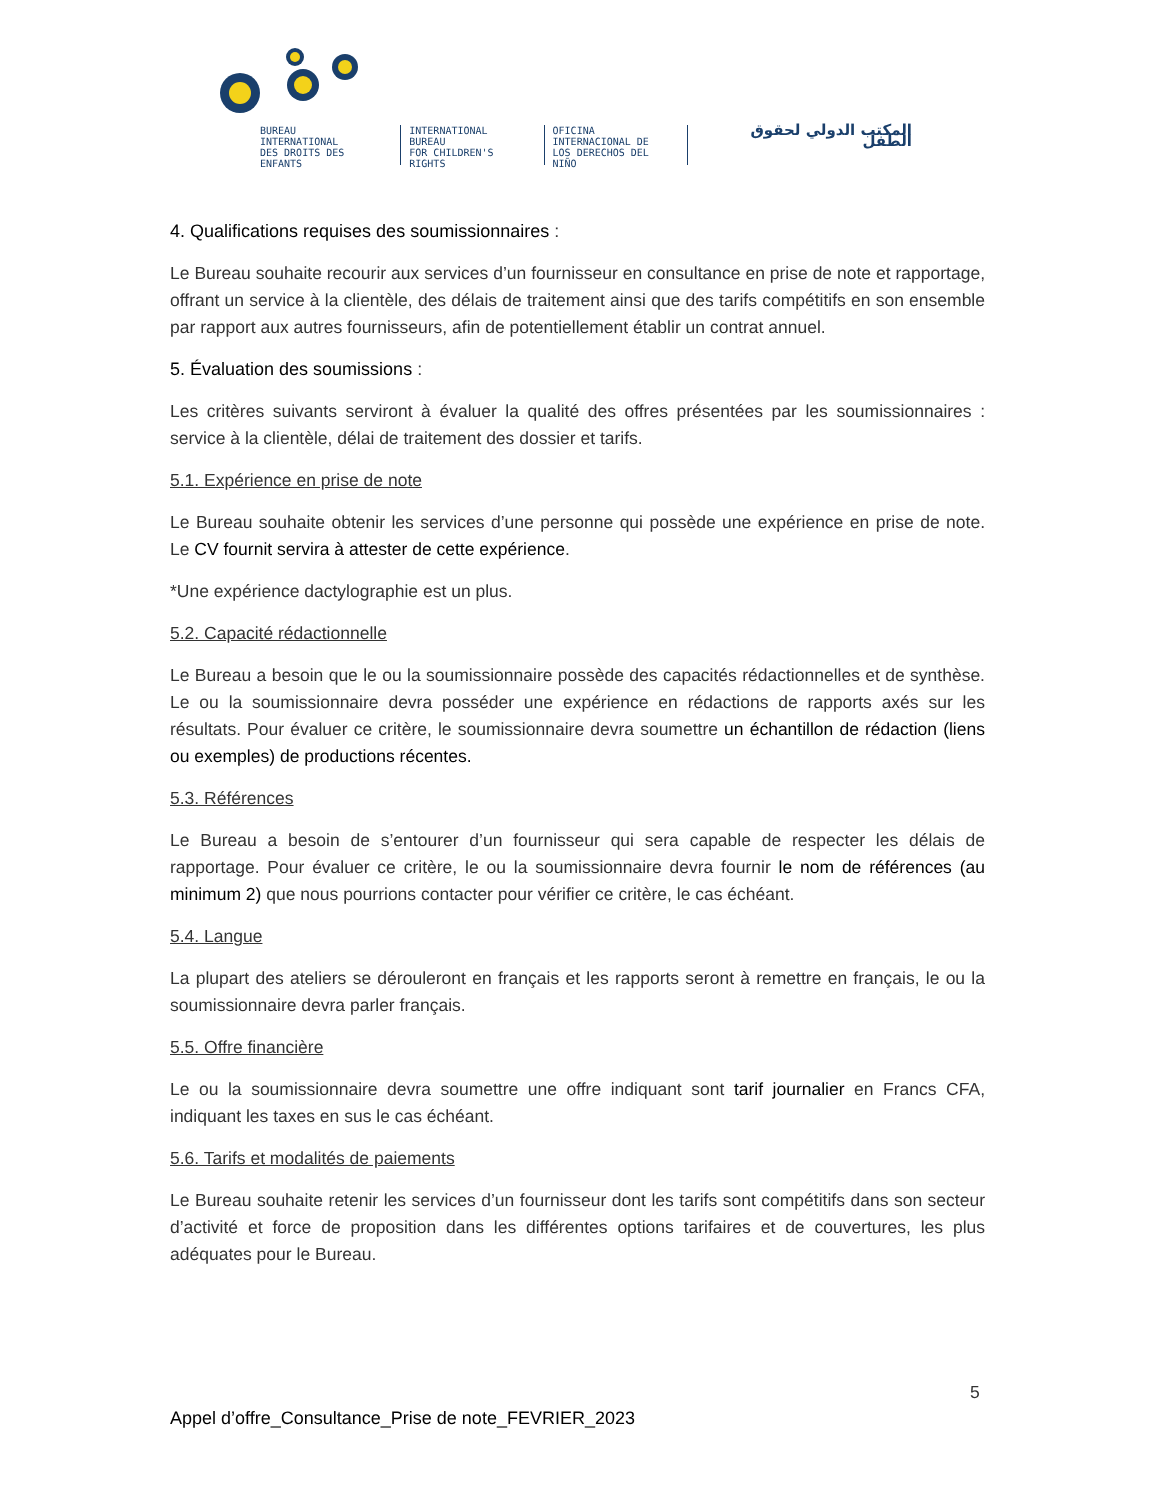BUREAU
INTERNATIONAL
DES DROITS DES ENFANTS
INTERNATIONAL
BUREAU
FOR CHILDREN'S RIGHTS
OFICINA
INTERNACIONAL DE
LOS DERECHOS DEL NIÑO
المكتب الدولي لحقوق الطفل
4. Qualifications requises des soumissionnaires :
Le Bureau souhaite recourir aux services d’un fournisseur en consultance en prise de note et rapportage, offrant un service à la clientèle, des délais de traitement ainsi que des tarifs compétitifs en son ensemble par rapport aux autres fournisseurs, afin de potentiellement établir un contrat annuel.
5. Évaluation des soumissions :
Les critères suivants serviront à évaluer la qualité des offres présentées par les soumissionnaires : service à la clientèle, délai de traitement des dossier et tarifs.
5.1. Expérience en prise de note
Le Bureau souhaite obtenir les services d’une personne qui possède une expérience en prise de note. Le CV fournit servira à attester de cette expérience.
*Une expérience dactylographie est un plus.
5.2. Capacité rédactionnelle
Le Bureau a besoin que le ou la soumissionnaire possède des capacités rédactionnelles et de synthèse. Le ou la soumissionnaire devra posséder une expérience en rédactions de rapports axés sur les résultats. Pour évaluer ce critère, le soumissionnaire devra soumettre un échantillon de rédaction (liens ou exemples) de productions récentes.
5.3. Références
Le Bureau a besoin de s’entourer d’un fournisseur qui sera capable de respecter les délais de rapportage. Pour évaluer ce critère, le ou la soumissionnaire devra fournir le nom de références (au minimum 2) que nous pourrions contacter pour vérifier ce critère, le cas échéant.
5.4. Langue
La plupart des ateliers se dérouleront en français et les rapports seront à remettre en français, le ou la soumissionnaire devra parler français.
5.5. Offre financière
Le ou la soumissionnaire devra soumettre une offre indiquant sont tarif journalier en Francs CFA, indiquant les taxes en sus le cas échéant.
5.6. Tarifs et modalités de paiements
Le Bureau souhaite retenir les services d’un fournisseur dont les tarifs sont compétitifs dans son secteur d’activité et force de proposition dans les différentes options tarifaires et de couvertures, les plus adéquates pour le Bureau.
5
Appel d’offre_Consultance_Prise de note_FEVRIER_2023